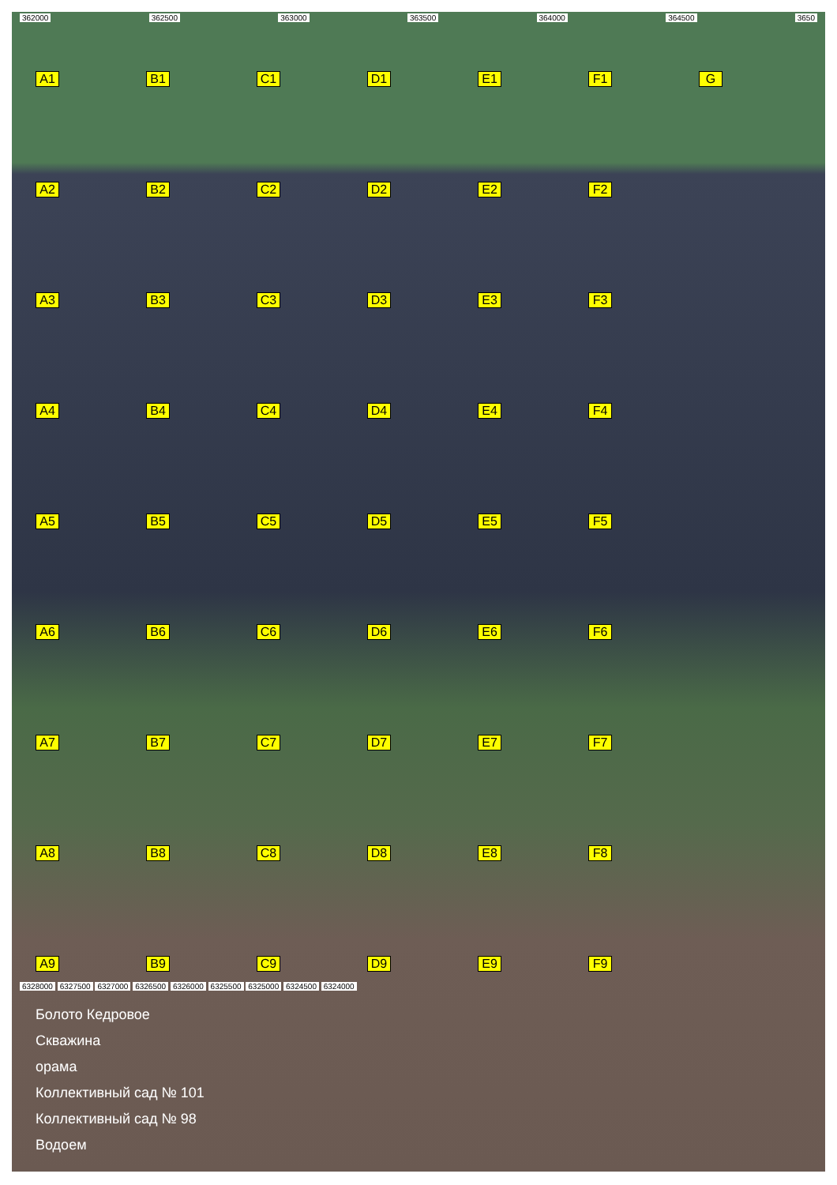362000 362500 363000 363500 364000 364500 3650
A1
B1
C1
D1
E1
F1
G
A2
B2
C2
D2
E2
F2
A3
B3
C3
D3
E3
F3
A4
B4
C4
D4
E4
F4
A5
B5
C5
D5
E5
F5
A6
B6
C6
D6
E6
F6
A7
B7
C7
D7
E7
F7
A8
B8
C8
D8
E8
F8
A9
B9
C9
D9
E9
F9
6328000 6327500 6327000 6326500 6326000 6325500 6325000 6324500 6324000
Болото Кедровое
Скважина
орама
Коллективный сад № 101
Коллективный сад № 98
Водоем